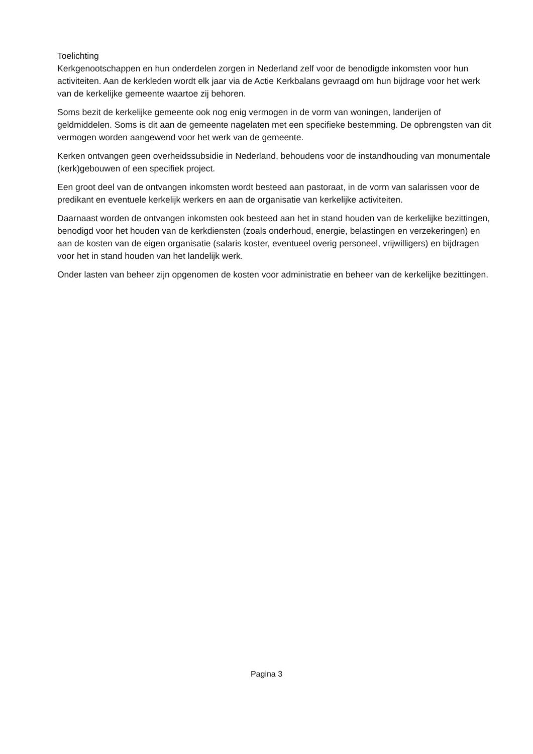Toelichting
Kerkgenootschappen en hun onderdelen zorgen in Nederland zelf voor de benodigde inkomsten voor hun activiteiten. Aan de kerkleden wordt elk jaar via de Actie Kerkbalans gevraagd om hun bijdrage voor het werk van de kerkelijke gemeente waartoe zij behoren.
Soms bezit de kerkelijke gemeente ook nog enig vermogen in de vorm van woningen, landerijen of geldmiddelen. Soms is dit aan de gemeente nagelaten met een specifieke bestemming. De opbrengsten van dit vermogen worden aangewend voor het werk van de gemeente.
Kerken ontvangen geen overheidssubsidie in Nederland, behoudens voor de instandhouding van monumentale (kerk)gebouwen of een specifiek project.
Een groot deel van de ontvangen inkomsten wordt besteed aan pastoraat, in de vorm van salarissen voor de predikant en eventuele kerkelijk werkers en aan de organisatie van kerkelijke activiteiten.
Daarnaast worden de ontvangen inkomsten ook besteed aan het in stand houden van de kerkelijke bezittingen, benodigd voor het houden van de kerkdiensten (zoals onderhoud, energie, belastingen en verzekeringen) en aan de kosten van de eigen organisatie (salaris koster, eventueel overig personeel, vrijwilligers) en bijdragen voor het in stand houden van het landelijk werk.
Onder lasten van beheer zijn opgenomen de kosten voor administratie en beheer van de kerkelijke bezittingen.
Pagina 3